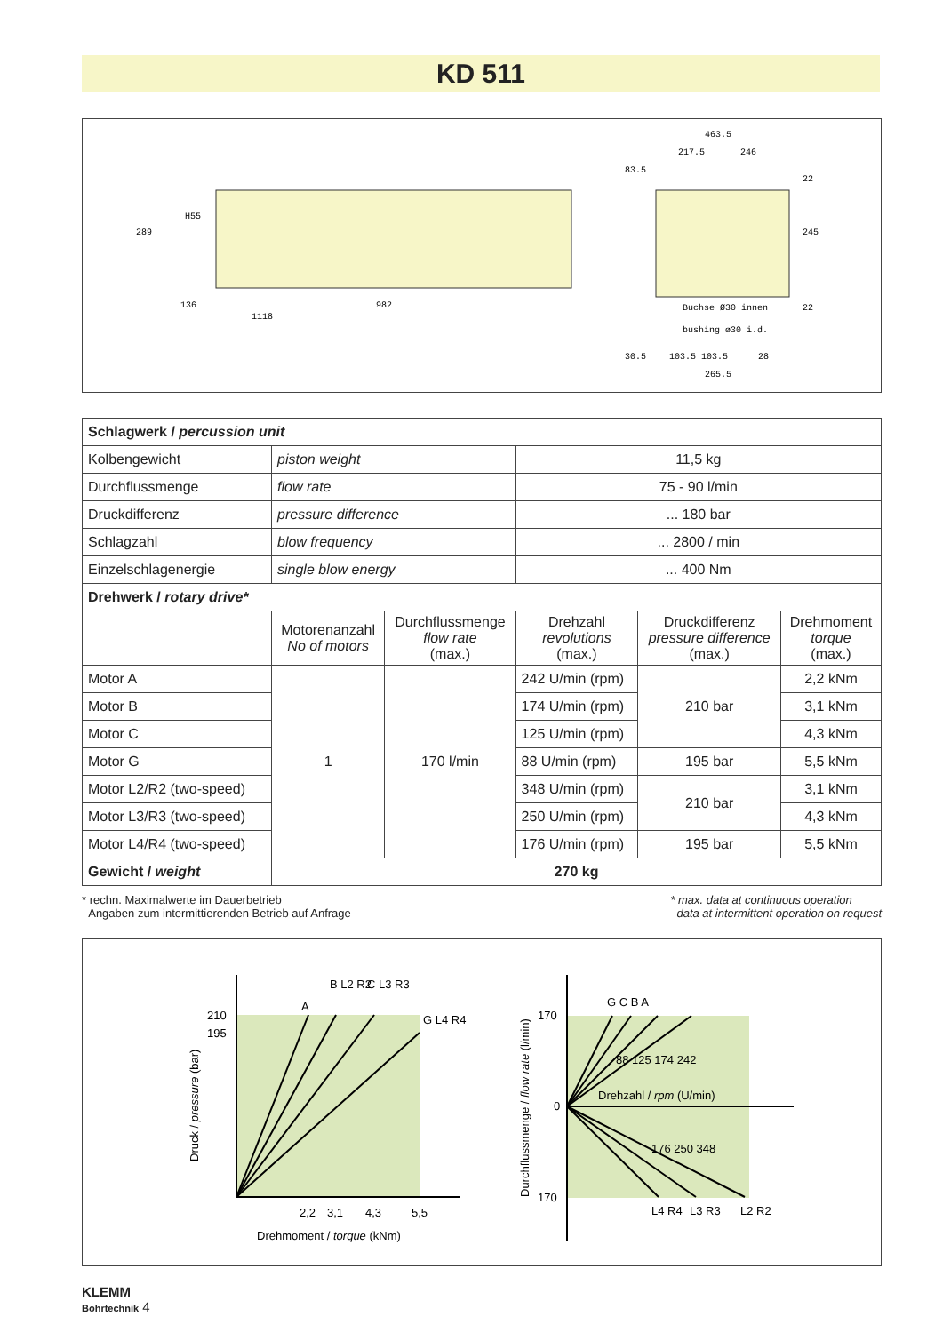KD 511
289
1118
982
136
H55
463.5
217.5
246
83.5
Buchse Ø30 innen
bushing ø30 i.d.
30.5
103.5 103.5
28
265.5
245
22
22
| Schlagwerk / percussion unit | | | | | |
| --- | --- | --- | --- | --- | --- |
| Kolbengewicht | piston weight | | 11,5 kg | | |
| Durchflussmenge | flow rate | | 75 - 90 l/min | | |
| Druckdifferenz | pressure difference | | ... 180 bar | | |
| Schlagzahl | blow frequency | | ... 2800 / min | | |
| Einzelschlagenergie | single blow energy | | ... 400 Nm | | |
| Drehwerk / rotary drive* | | | | | |
| | Motorenanzahl No of motors | Durchflussmenge flow rate (max.) | Drehzahl revolutions (max.) | Druckdifferenz pressure difference (max.) | Drehmoment torque (max.) |
| Motor A | 1 | 170 l/min | 242 U/min (rpm) | 210 bar | 2,2 kNm |
| Motor B | | | 174 U/min (rpm) | | 3,1 kNm |
| Motor C | | | 125 U/min (rpm) | | 4,3 kNm |
| Motor G | | | 88 U/min (rpm) | 195 bar | 5,5 kNm |
| Motor L2/R2 (two-speed) | | | 348 U/min (rpm) | 210 bar | 3,1 kNm |
| Motor L3/R3 (two-speed) | | | 250 U/min (rpm) | | 4,3 kNm |
| Motor L4/R4 (two-speed) | | | 176 U/min (rpm) | 195 bar | 5,5 kNm |
| Gewicht / weight | 270 kg | | | | |
* rechn. Maximalwerte im Dauerbetrieb
Angaben zum intermittierenden Betrieb auf Anfrage
* max. data at continuous operation
data at intermittent operation on request
210
195
A
B L2 R2
C L3 R3
G L4 R4
2,2
3,1
4,3
5,5
Drehmoment / torque (kNm)
Druck / pressure (bar)
170
0
170
G C B A
Drehzahl / rpm (U/min)
L4 R4
L3 R3
L2 R2
88 125 174 242
176 250 348
Durchflussmenge / flow rate (l/min)
KLEMM
Bohrtechnik 4